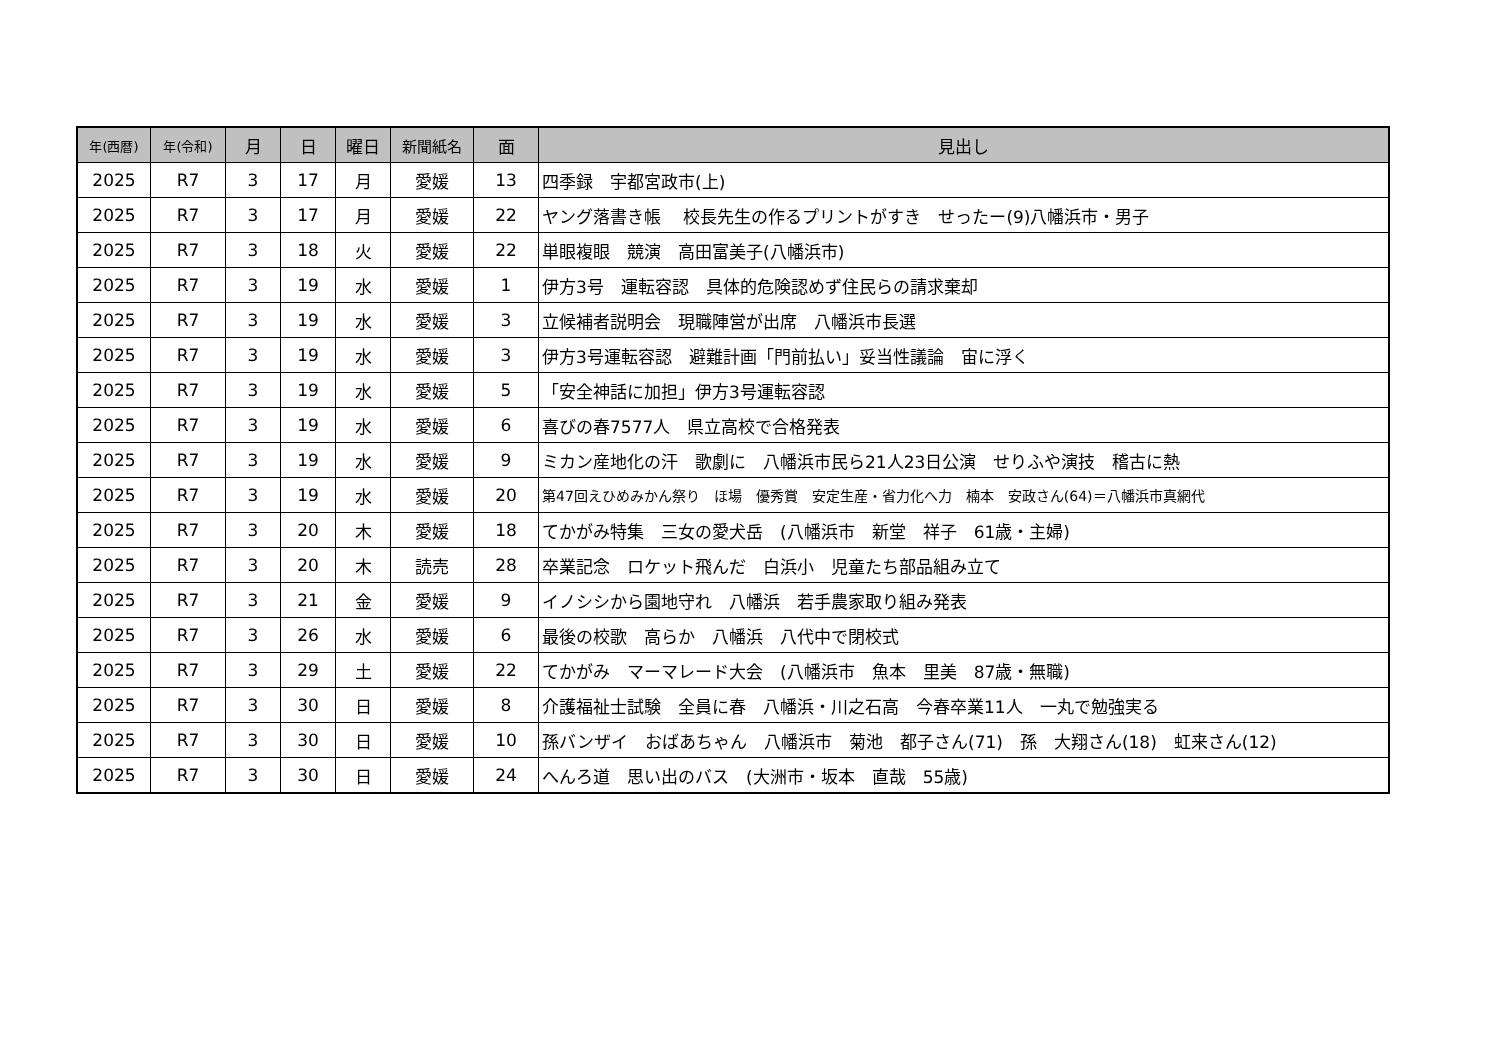| 年(西暦) | 年(令和) | 月 | 日 | 曜日 | 新聞紙名 | 面 | 見出し |
| --- | --- | --- | --- | --- | --- | --- | --- |
| 2025 | R7 | 3 | 17 | 月 | 愛媛 | 13 | 四季録 宇都宮政市(上) |
| 2025 | R7 | 3 | 17 | 月 | 愛媛 | 22 | ヤング落書き帳 校長先生の作るプリントがすき せったー(9)八幡浜市・男子 |
| 2025 | R7 | 3 | 18 | 火 | 愛媛 | 22 | 単眼複眼 競演 高田富美子(八幡浜市) |
| 2025 | R7 | 3 | 19 | 水 | 愛媛 | 1 | 伊方3号 運転容認 具体的危険認めず住民らの請求棄却 |
| 2025 | R7 | 3 | 19 | 水 | 愛媛 | 3 | 立候補者説明会 現職陣営が出席 八幡浜市長選 |
| 2025 | R7 | 3 | 19 | 水 | 愛媛 | 3 | 伊方3号運転容認 避難計画「門前払い」妥当性議論 宙に浮く |
| 2025 | R7 | 3 | 19 | 水 | 愛媛 | 5 | 「安全神話に加担」伊方3号運転容認 |
| 2025 | R7 | 3 | 19 | 水 | 愛媛 | 6 | 喜びの春7577人 県立高校で合格発表 |
| 2025 | R7 | 3 | 19 | 水 | 愛媛 | 9 | ミカン産地化の汗 歌劇に 八幡浜市民ら21人23日公演 せりふや演技 稽古に熱 |
| 2025 | R7 | 3 | 19 | 水 | 愛媛 | 20 | 第47回えひめみかん祭り ほ場 優秀賞 安定生産・省力化へ力 楠本 安政さん(64)＝八幡浜市真網代 |
| 2025 | R7 | 3 | 20 | 木 | 愛媛 | 18 | てかがみ特集 三女の愛犬岳 (八幡浜市 新堂 祥子 61歳・主婦) |
| 2025 | R7 | 3 | 20 | 木 | 読売 | 28 | 卒業記念 ロケット飛んだ 白浜小 児童たち部品組み立て |
| 2025 | R7 | 3 | 21 | 金 | 愛媛 | 9 | イノシシから園地守れ 八幡浜 若手農家取り組み発表 |
| 2025 | R7 | 3 | 26 | 水 | 愛媛 | 6 | 最後の校歌 高らか 八幡浜 八代中で閉校式 |
| 2025 | R7 | 3 | 29 | 土 | 愛媛 | 22 | てかがみ マーマレード大会 (八幡浜市 魚本 里美 87歳・無職) |
| 2025 | R7 | 3 | 30 | 日 | 愛媛 | 8 | 介護福祉士試験 全員に春 八幡浜・川之石高 今春卒業11人 一丸で勉強実る |
| 2025 | R7 | 3 | 30 | 日 | 愛媛 | 10 | 孫バンザイ おばあちゃん 八幡浜市 菊池 都子さん(71) 孫 大翔さん(18) 虹来さん(12) |
| 2025 | R7 | 3 | 30 | 日 | 愛媛 | 24 | へんろ道 思い出のバス (大洲市・坂本 直哉 55歳) |